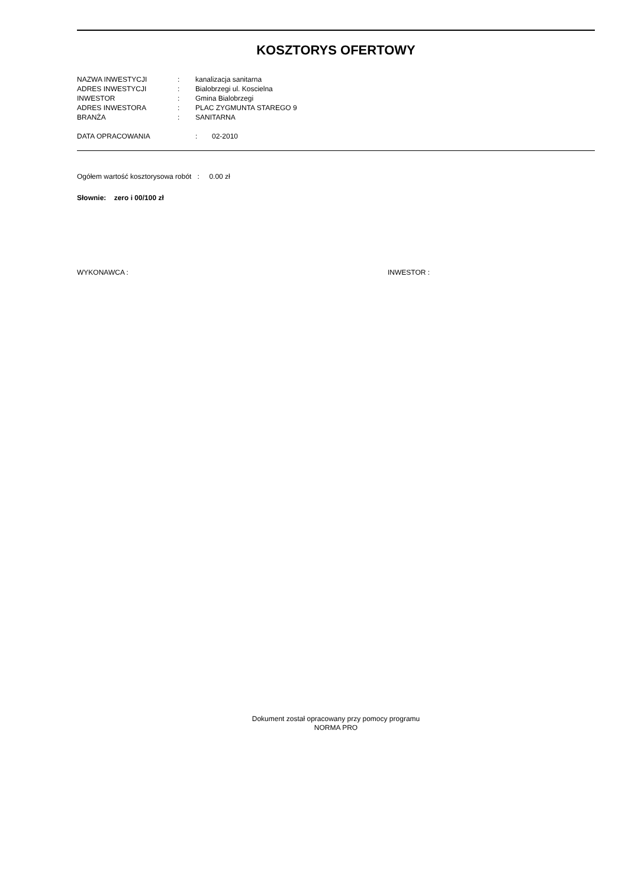KOSZTORYS OFERTOWY
| NAZWA INWESTYCJI | : | kanalizacja sanitarna |
| ADRES INWESTYCJI | : | Bialobrzegi ul. Koscielna |
| INWESTOR | : | Gmina Bialobrzegi |
| ADRES INWESTORA | : | PLAC ZYGMUNTA STAREGO 9 |
| BRANŻA | : | SANITARNA |
| DATA OPRACOWANIA | : | 02-2010 |
Ogółem wartość kosztorysowa robót : 0.00 zł
Słownie: zero i 00/100 zł
WYKONAWCA : INWESTOR :
Dokument został opracowany przy pomocy programu
NORMA PRO